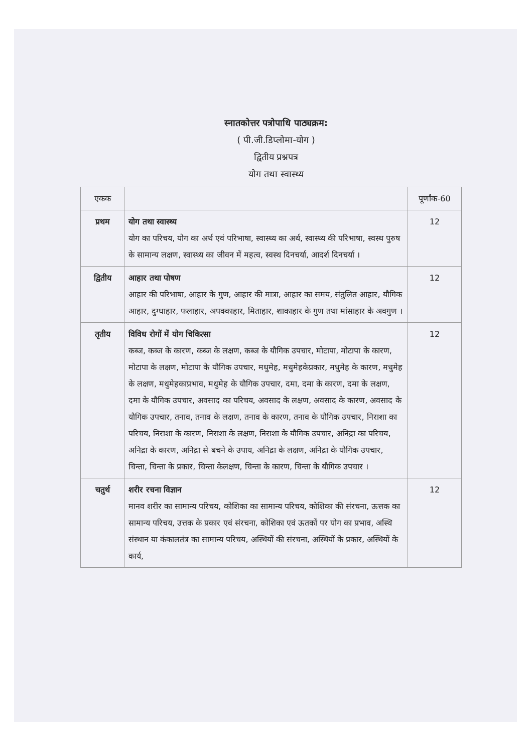स्नातकोत्तर पत्रोपाधि पाठ्यक्रम:
( पी.जी.डिप्लोमा-योग )
द्वितीय प्रश्नपत्र
योग तथा स्वास्थ्य
| एकक | | पूर्णांक-60 |
| प्रथम | योग तथा स्वास्थ्य योग का परिचय, योग का अर्थ एवं परिभाषा, स्वास्थ्य का अर्थ, स्वास्थ्य की परिभाषा, स्वस्थ पुरुष के सामान्य लक्षण, स्वास्थ्य का जीवन में महत्व, स्वस्थ दिनचर्या, आदर्श दिनचर्या । | 12 |
| द्वितीय | आहार तथा पोषण आहार की परिभाषा, आहार के गुण, आहार की मात्रा, आहार का समय, संतुलित आहार, यौगिक आहार, दुग्धाहार, फलाहार, अपक्काहार, मिताहार, शाकाहार के गुण तथा मांसाहार के अवगुण । | 12 |
| तृतीय | विविध रोगों में योग चिकित्सा कब्ज, कब्ज के कारण, कब्ज के लक्षण, कब्ज के यौगिक उपचार, मोटापा, मोटापा के कारण, मोटापा के लक्षण, मोटापा के यौगिक उपचार, मधुमेह, मधुमेहकेप्रकार, मधुमेह के कारण, मधुमेह के लक्षण, मधुमेहकाप्रभाव, मधुमेह के यौगिक उपचार, दमा, दमा के कारण, दमा के लक्षण, दमा के यौगिक उपचार, अवसाद का परिचय, अवसाद के लक्षण, अवसाद के कारण, अवसाद के यौगिक उपचार, तनाव, तनाव के लक्षण, तनाव के कारण, तनाव के यौगिक उपचार, निराशा का परिचय, निराशा के कारण, निराशा के लक्षण, निराशा के यौगिक उपचार, अनिद्रा का परिचय, अनिद्रा के कारण, अनिद्रा से बचने के उपाय, अनिद्रा के लक्षण, अनिद्रा के यौगिक उपचार, चिन्ता, चिन्ता के प्रकार, चिन्ता केलक्षण, चिन्ता के कारण, चिन्ता के यौगिक उपचार । | 12 |
| चतुर्थ | शरीर रचना विज्ञान मानव शरीर का सामान्य परिचय, कोशिका का सामान्य परिचय, कोशिका की संरचना, ऊत्तक का सामान्य परिचय, उत्तक के प्रकार एवं संरचना, कोशिका एवं ऊतकों पर योग का प्रभाव, अस्थि संस्थान या कंकालतंत्र का सामान्य परिचय, अस्थियों की संरचना, अस्थियों के प्रकार, अस्थियों के कार्य, | 12 |